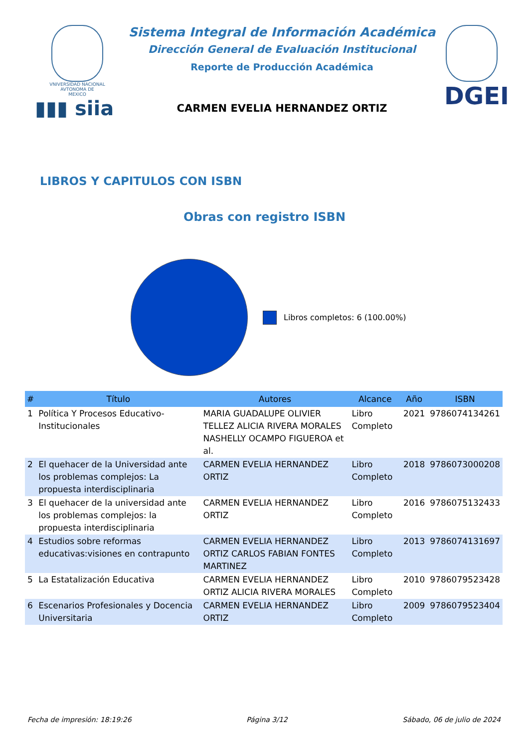VNIVERSIDAD NACIONAL
AVTONOMA DE
MEXICO
▮▮▮ siia
Sistema Integral de Información Académica
Dirección General de Evaluación Institucional
Reporte de Producción Académica
CARMEN EVELIA HERNANDEZ ORTIZ
DGEI
LIBROS Y CAPITULOS CON ISBN
Obras con registro ISBN
Libros completos: 6 (100.00%)
| # | Título | Autores | Alcance | Año | ISBN |
| --- | --- | --- | --- | --- | --- |
| 1 | Política Y Procesos Educativo-Institucionales | MARIA GUADALUPE OLIVIER TELLEZ ALICIA RIVERA MORALES NASHELLY OCAMPO FIGUEROA et al. | Libro Completo | 2021 | 9786074134261 |
| 2 | El quehacer de la Universidad ante los problemas complejos: La propuesta interdisciplinaria | CARMEN EVELIA HERNANDEZ ORTIZ | Libro Completo | 2018 | 9786073000208 |
| 3 | El quehacer de la universidad ante los problemas complejos: la propuesta interdisciplinaria | CARMEN EVELIA HERNANDEZ ORTIZ | Libro Completo | 2016 | 9786075132433 |
| 4 | Estudios sobre reformas educativas:visiones en contrapunto | CARMEN EVELIA HERNANDEZ ORTIZ CARLOS FABIAN FONTES MARTINEZ | Libro Completo | 2013 | 9786074131697 |
| 5 | La Estatalización Educativa | CARMEN EVELIA HERNANDEZ ORTIZ ALICIA RIVERA MORALES | Libro Completo | 2010 | 9786079523428 |
| 6 | Escenarios Profesionales y Docencia Universitaria | CARMEN EVELIA HERNANDEZ ORTIZ | Libro Completo | 2009 | 9786079523404 |
Fecha de impresión: 18:19:26 Página 3/12 Sábado, 06 de julio de 2024